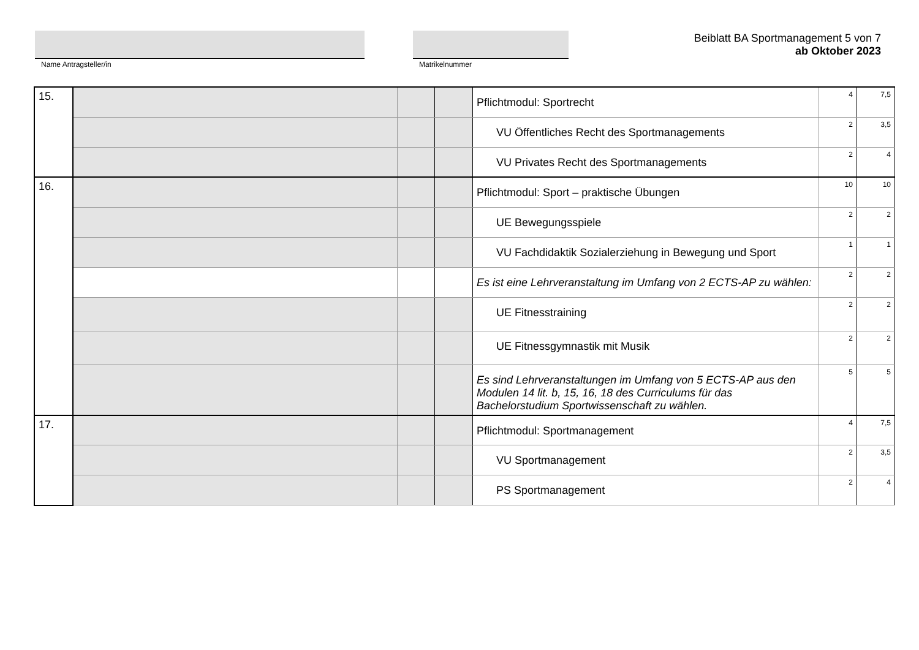Name Antragsteller/in Matrikelnummer
Beiblatt BA Sportmanagement 5 von 7
ab Oktober 2023
| 15. | | | | Pflichtmodul: Sportrecht | 4 | 7,5 |
| | | | | VU Öffentliches Recht des Sportmanagements | 2 | 3,5 |
| | | | | VU Privates Recht des Sportmanagements | 2 | 4 |
| 16. | | | | Pflichtmodul: Sport – praktische Übungen | 10 | 10 |
| | | | | UE Bewegungsspiele | 2 | 2 |
| | | | | VU Fachdidaktik Sozialerziehung in Bewegung und Sport | 1 | 1 |
| | | | | Es ist eine Lehrveranstaltung im Umfang von 2 ECTS-AP zu wählen: | 2 | 2 |
| | | | | UE Fitnesstraining | 2 | 2 |
| | | | | UE Fitnessgymnastik mit Musik | 2 | 2 |
| | | | | Es sind Lehrveranstaltungen im Umfang von 5 ECTS-AP aus den Modulen 14 lit. b, 15, 16, 18 des Curriculums für das Bachelorstudium Sportwissenschaft zu wählen. | 5 | 5 |
| 17. | | | | Pflichtmodul: Sportmanagement | 4 | 7,5 |
| | | | | VU Sportmanagement | 2 | 3,5 |
| | | | | PS Sportmanagement | 2 | 4 |